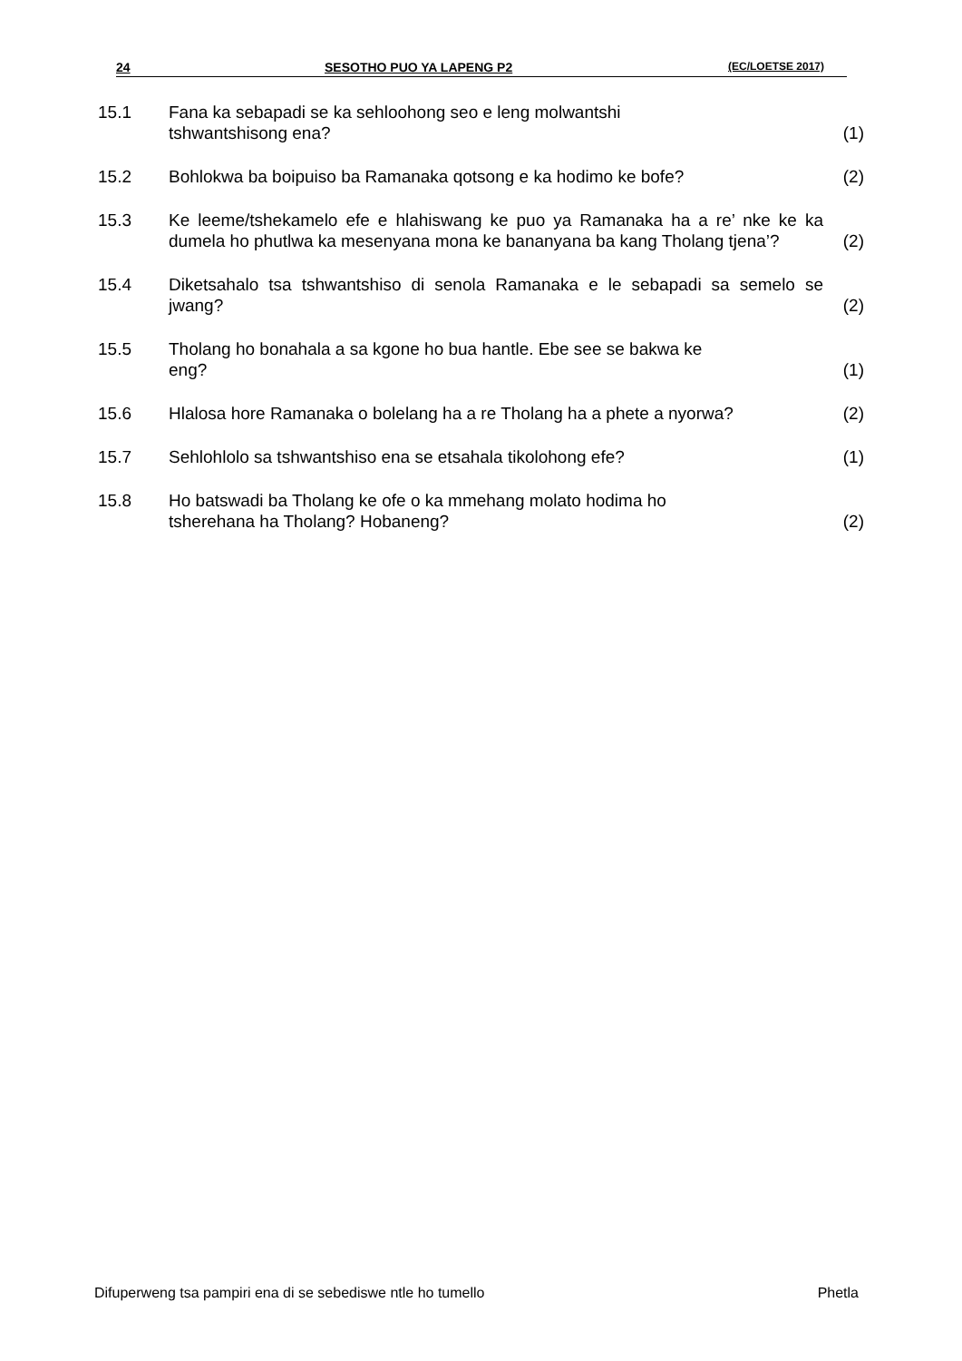24 SESOTHO PUO YA LAPENG P2 (EC/LOETSE 2017)
| 15.1 | Fana ka sebapadi se ka sehloohong seo e leng molwantshi tshwantshisong ena? | (1) |
| 15.2 | Bohlokwa ba boipuiso ba Ramanaka qotsong e ka hodimo ke bofe? | (2) |
| 15.3 | Ke leeme/tshekamelo efe e hlahiswang ke puo ya Ramanaka ha a re’ nke ke ka dumela ho phutlwa ka mesenyana mona ke bananyana ba kang Tholang tjena’? | (2) |
| 15.4 | Diketsahalo tsa tshwantshiso di senola Ramanaka e le sebapadi sa semelo se jwang? | (2) |
| 15.5 | Tholang ho bonahala a sa kgone ho bua hantle. Ebe see se bakwa ke eng? | (1) |
| 15.6 | Hlalosa hore Ramanaka o bolelang ha a re Tholang ha a phete a nyorwa? | (2) |
| 15.7 | Sehlohlolo sa tshwantshiso ena se etsahala tikolohong efe? | (1) |
| 15.8 | Ho batswadi ba Tholang ke ofe o ka mmehang molato hodima ho tsherehana ha Tholang? Hobaneng? | (2) |
Difuperweng tsa pampiri ena di se sebediswe ntle ho tumello Phetla